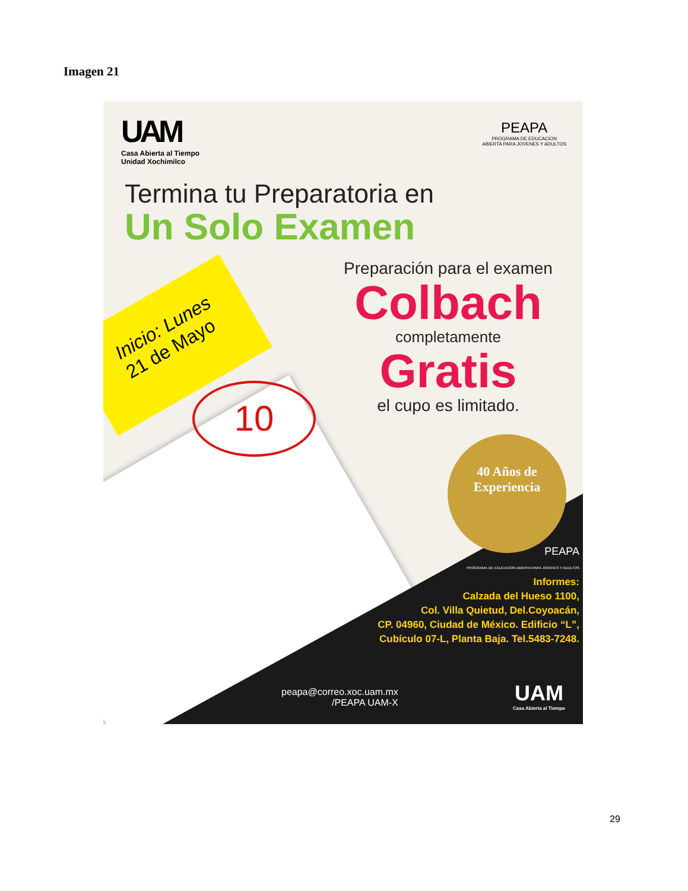Imagen 21
UAM
Casa Abierta al Tiempo
Unidad Xochimilco
PEAPA
PROGRAMA DE EDUCACION
ABIERTA PARA JOVENES Y ADULTOS
Termina tu Preparatoria en
Un Solo Examen
Preparación para el examen
Colbach
completamente
Gratis
el cupo es limitado.
Inicio: Lunes
21 de Mayo
10
40 Años de
Experiencia
PEAPA
PROGRAMA DE EDUCACION ABIERTA PARA JOVENES Y ADULTOS
Informes:
Calzada del Hueso 1100,
Col. Villa Quietud, Del.Coyoacán,
CP. 04960, Ciudad de México. Edificio “L”,
Cubículo 07-L, Planta Baja. Tel.5483-7248.
peapa@correo.xoc.uam.mx
/PEAPA UAM-X
UAM
Casa Abierta al Tiempo
29